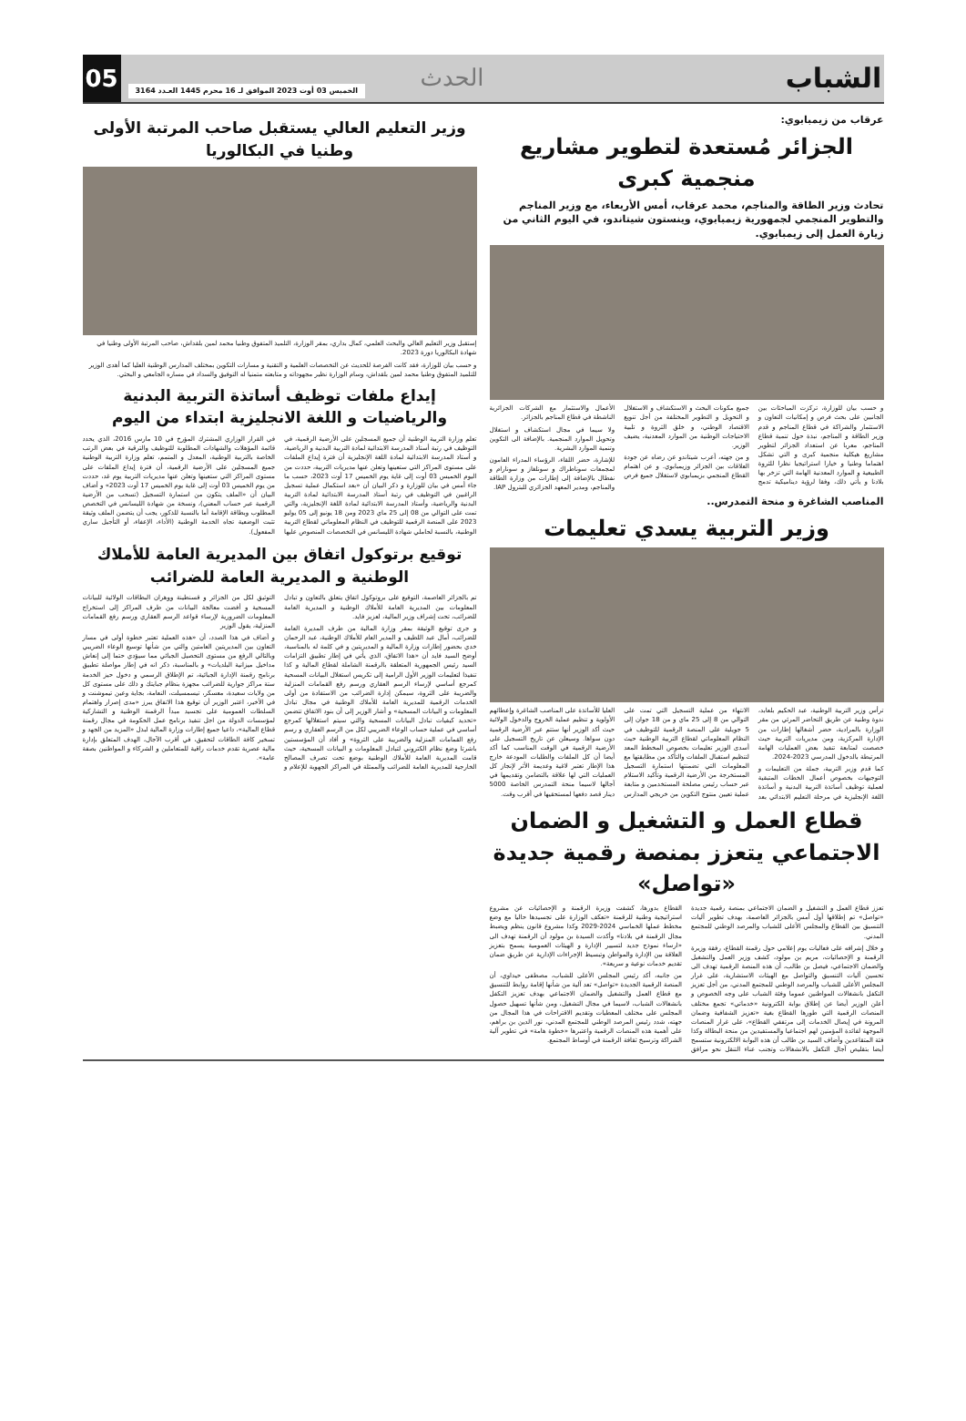الشباب
الحدث
05
الخميس 03 أوت 2023 الموافق لـ 16 محرم 1445 العـدد 3164
عرقاب من زيمبابوي:
الجزائر مُستعدة لتطوير مشاريع منجمية كبرى
تحادث وزير الطاقة والمناجم، محمد عرقاب، أمس الأربعاء، مع وزير المناجم والتطوير المنجمي لجمهورية زيمبابوي، وينستون شيتاندو، في اليوم الثاني من زيارة العمل إلى زيمبابوي.
و حسب بيان للوزارة، تركزت المباحثات بين الجانبين على بحث فرص و إمكانيات التعاون و الاستثمار والشراكة في قطاع المناجم و قدم وزير الطاقة و المناجم، نبذة حول تنمية قطاع المناجم، معربا عن استعداد الجزائر لتطوير مشاريع هيكلية منجمية كبرى و التي تشكل اهتماما وطنيا و خيارا استراتيجيا نظرا للثروة الطبيعية و الموارد المعدنية الهامة التي تزخر بها بلادنا و يأتي ذلك، وفقا لرؤية ديناميكية تدمج جميع مكونات البحث و الاستكشاف و الاستغلال و التحويل و التطوير المختلفة من أجل تنويع الاقتصاد الوطني، و خلق الثروة و تلبية الاحتياجات الوطنية من الموارد المعدنية، يضيف الوزير.
و من جهته، أعرب شيتاندو عن رضاه عن جودة العلاقات بين الجزائر وزيمبابوي. و عن اهتمام القطاع المنجمي بزيمبابوي لاستغلال جميع فرص الأعمال والاستثمار مع الشركات الجزائرية الناشطة في قطاع المناجم بالجزائر.
ولا سيما في مجال استكشاف و استغلال وتحويل الموارد المنجمية. بالإضافة الى التكوين وتنمية الموارد البشرية.
للإشارة، حضر اللقاء، الرؤساء المدراء العامون لمجمعات سوناطراك و سونلغاز و سونارام و نفطال بالإضافة إلى إطارات من وزارة الطاقة والمناجم، ومدير المعهد الجزائري للبترول IAP.
المناصب الشاغرة و منحة التمدرس..
وزير التربية يسدي تعليمات
ترأس وزير التربية الوطنية، عبد الحكيم بلعابد، ندوة وطنية عن طريق التحاضر المرئي من مقر الوزارة بالمرادية، حضر أشغالها إطارات من الإدارة المركزية، ومن مديريات التربية حيث خصصت لمتابعة تنفيذ بعض العمليات الهامة المرتبطة بالدخول المدرسي 2023-2024.
كما قدم وزير التربية، جملة من التعليمات و التوجيهات بخصوص أعمال الخطات المتبقية لعملية توظيف أساتذة التربية البدنية و أساتذة اللغة الإنجليزية في مرحلة التعليم الابتدائي بعد الانتهاء من عملية التسجيل التي تمت على التوالي من 8 إلى 25 ماي و من 18 جوان إلى 5 جويلية على المنصة الرقمية للتوظيف في النظام المعلوماتي لقطاع التربية الوطنية حيث أسدى الوزير تعليمات بخصوص المخطط المعد لتنظيم استقبال الملفات والتأكد من مطابقتها مع المعلومات التي تضمنتها استمارة التسجيل المستخرجة من الأرضية الرقمية وتأكيد الاستلام عبر حساب رئيس مصلحة المستخدمين و متابعة عملية تعيين منتوج التكوين من خريجي المدارس العليا للأساتذة على المناصب الشاغرة وإعطائهم الأولوية و تنظيم عملية الخروج والدخول الولائية حيث أكد الوزير أنها ستتم عبر الأرضية الرقمية دون سواها. وسيعلن عن تاريخ التسجيل على الأرضية الرقمية في الوقت المناسب كما أكد أيضا أن كل الملفات والطلبات المودعة خارج هذا الإطار تعتبر لاغية وعديمة الأثر لإنجاز كل العمليات التي لها علاقة بالتضامن وتقديمها في آجالها لاسيما منحة التمدرس الخاصة 5000 دينار قصد دفعها لمستحقيها في أقرب وقت.
قطاع العمل و التشغيل و الضمان الاجتماعي يتعزز بمنصة رقمية جديدة «تواصل»
تعزز قطاع العمل و التشغيل و الضمان الاجتماعي بمنصة رقمية جديدة «تواصل» تم إطلاقها أول أمس بالجزائر العاصمة، بهدف تطوير آليات التنسيق بين القطاع والمجلس الأعلى للشباب والمرصد الوطني للمجتمع المدني.
و خلال إشرافه على فعاليات يوم إعلامي حول رقمنة القطاع، رفقة وزيرة الرقمنة و الإحصائيات، مريم بن مولود، كشف وزير العمل والتشغيل والضمان الاجتماعي، فيصل بن طالب، أن هذه المنصة الرقمية تهدف الى تحسين آليات التنسيق والتواصل مع الهيئات الاستشارية، على غرار المجلس الأعلى للشباب والمرصد الوطني للمجتمع المدني، من أجل تعزيز التكفل بانشغالات المواطنين عموما وفئة الشباب على وجه الخصوص و أعلن الوزير أيضا عن إطلاق بوابة الكترونية «خدماتي» تجمع مختلف المنصات الرقمية التي طورها القطاع بغية «تعزيز الشفافية وضمان المرونة في إيصال الخدمات إلى مرتفقي القطاع»، على غرار المنصات الموجهة لفائدة المؤمنين لهم اجتماعيا والمستفيدين من منحة البطالة وكذا فئة المتقاعدين وأضاف السيد بن طالب أن هذه البوابة الالكترونية ستسمح أيضا بتقليص آجال التكفل بالانشغالات وتجنب عناء التنقل نحو مرافق القطاع بدورها، كشفت وزيرة الرقمنة و الإحصائيات عن مشروع استراتيجية وطنية للرقمنة «تعكف الوزارة على تجسيدها حاليا مع وضع مخطط عملها الخماسي 2024-2029 وكذا مشروع قانون ينظم ويضبط مجال الرقمنة في بلادنا» وأكدت السيدة بن مولود أن الرقمنة تهدف الى «ارساء نموذج جديد لتسيير الإدارة و الهيئات العمومية يسمح بتعزيز العلاقة بين الإدارة والمواطن وتبسيط الإجراءات الإدارية عن طريق ضمان تقديم خدمات نوعية و سريعة».
من جانبه، أكد رئيس المجلس الأعلى للشباب، مصطفى حيداوي، أن المنصة الرقمية الجديدة «تواصل» تعد آلية من شأنها إقامة روابط للتنسيق مع قطاع العمل والتشغيل والضمان الاجتماعي بهدف تعزيز التكفل بانشغالات الشباب، لاسيما في مجال التشغيل، ومن شأنها تسهيل حصول المجلس على مختلف المعطيات وتقديم الاقتراحات في هذا المجال من جهته، شدد رئيس المرصد الوطني للمجتمع المدني، نور الدين بن براهم، على أهمية هذه المنصات الرقمية واعتبرها «خطوة هامة» في تطوير آلية الشراكة وترسيخ ثقافة الرقمنة في أوساط المجتمع.
وزير التعليم العالي يستقبل صاحب المرتبة الأولى وطنيا في البكالوريا
إستقبل وزير التعليم العالي والبحث العلمي، كمال بداري، بمقر الوزارة، التلميذ المتفوق وطنيا محمد لمين بلقداش، صاحب المرتبة الأولى وطنيا في شهادة البكالوريا دورة 2023.
و حسب بيان للوزارة، فقد كانت الفرصة للحديث عن التخصصات العلمية و التقنية و مسارات التكوين بمختلف المدارس الوطنية العليا كما أهدى الوزير للتلميذ المتفوق وطنيا محمد لمين بلقداش، وسام الوزارة نظير مجهوداته و متابعته متمنيا له التوفيق والسداد في مساره الجامعي و البحثي.
إيداع ملفات توظيف أساتذة التربية البدنية والرياضيات و اللغة الانجليزية ابتداء من اليوم
تعلم وزارة التربية الوطنية أن جميع المسجلين على الأرضية الرقمية، في التوظيف في رتبة أستاذ المدرسة الابتدائية لمادة التربية البدنية و الرياضية، و أستاذ المدرسة الابتدائية لمادة اللغة الإنجليزية أن فترة إيداع الملفات على مستوى المراكز التي ستعينها وتعلن عنها مديريات التربية، حددت من اليوم الخميس 03 أوت إلى غاية يوم الخميس 17 أوت 2023، حسب ما جاء أمس في بيان للوزارة و ذكر البيان أن «بعد استكمال عملية تسجيل الراغبين في التوظيف في رتبة أستاذ المدرسة الابتدائية لمادة التربية البدنية والرياضية، وأستاذ المدرسة الابتدائية لمادة اللغة الإنجليزية، والتي تمت على التوالي من 08 إلى 25 ماي 2023 ومن 18 يونيو إلى 05 يوليو 2023 على المنصة الرقمية للتوظيف في النظام المعلوماتي لقطاع التربية الوطنية، بالنسبة لحاملي شهادة الليسانس في التخصصات المنصوص عليها في القرار الوزاري المشترك المؤرخ في 10 مارس 2016، الذي يحدد قائمة المؤهلات والشهادات المطلوبة للتوظيف والترقية في بعض الرتب الخاصة بالتربية الوطنية، المعدل و المتمم، تعلم وزارة التربية الوطنية جميع المسجلين على الأرضية الرقمية، أن فترة إيداع الملفات على مستوى المراكز التي ستعينها وتعلن عنها مديريات التربية يوم غد، حددت من يوم الخميس 03 أوت إلى غاية يوم الخميس 17 أوت 2023» و أضاف البيان أن «الملف يتكون من استمارة التسجيل (تسحب من الأرضية الرقمية عبر حساب المعني)، ونسخة من شهادة الليسانس في التخصص المطلوب وبطاقة الإقامة أما بالنسبة للذكور، يجب أن يتضمن الملف وثيقة تثبت الوضعية تجاه الخدمة الوطنية (الأداء، الإعفاء، أو التأجيل ساري المفعول).
توقيع برتوكول اتفاق بين المديرية العامة للأملاك الوطنية و المديرية العامة للضرائب
تم بالجزائر العاصمة، التوقيع على بروتوكول اتفاق يتعلق بالتعاون و تبادل المعلومات بين المديرية العامة للأملاك الوطنية و المديرية العامة للضرائب، تحت إشراف وزير المالية، لعزيز فايد.
و جرى توقيع الوثيقة بمقر وزارة المالية من طرف المديرة العامة للضرائب، أمال عبد اللطيف و المدير العام للأملاك الوطنية، عبد الرحمان خدي بحضور إطارات وزارة المالية و المديريتين و في كلمة له بالمناسبة، أوضح السيد فايد أن «هذا الاتفاق، الذي يأتي في إطار تطبيق التزامات السيد رئيس الجمهورية المتعلقة بالرقمنة الشاملة لقطاع المالية و كذا تنفيذا لتعليمات الوزير الأول الرامية إلى تكريس استغلال البيانات المسحية كمرجع أساسي لإرساء الرسم العقاري ورسم رفع القمامات المنزلية والضريبة على الثروة، سيمكن إدارة الضرائب من الاستفادة من أولى الخدمات الرقمية للمديرية العامة للأملاك الوطنية في مجال تبادل المعلومات و البيانات المسحية» و أشار الوزير إلى أن بنود الاتفاق تتضمن «تحديد كيفيات تبادل البيانات المسحية والتي سيتم استغلالها كمرجع أساسي في عملية حساب الوعاء الضريبي لكل من الرسم العقاري و رسم رفع القمامات المنزلية والضريبة على الثروة» و أفاد أن المؤسستين باشرتا وضع نظام الكتروني لتبادل المعلومات و البيانات المسحية، حيث قامت المديرية العامة للأملاك الوطنية بوضع تحت تصرف المصالح الخارجية للمديرية العامة للضرائب والممثلة في المراكز الجهوية للإعلام و التوثيق لكل من الجزائر و قسنطينة ووهران البطاقات الولائية للبيانات المسحية و أفضت معالجة البيانات من طرف المراكز إلى استخراج المعلومات الضرورية لإرساء قواعد الرسم العقاري ورسم رفع القمامات المنزلية، يقول الوزير
و أضاف في هذا الصدد، أن «هذه العملية تعتبر خطوة أولى في مسار التعاون بين المديريتين العامتين والتي من شأنها توسيع الوعاء الضريبي وبالتالي الرفع من مستوى التحصيل الجبائي مما سيؤدي حتما إلى إنعاش مداخيل ميزانية البلديات» و بالمناسبة، ذكر انه في إطار مواصلة تطبيق برنامج رقمنة الإدارة الجبائية، تم الإطلاق الرسمي و دخول حيز الخدمة ستة مراكز جوارية للضرائب مجهزة بنظام جبايتك و ذلك على مستوى كل من ولايات سعيدة، معسكر، تيسمسيلت، النعامة، بجاية وعين تيموشنت و في الأخير، اعتبر الوزير أن توقيع هذا الاتفاق يبرز «مدى إصرار واهتمام السلطات العمومية على تجسيد مبدأ الرقمنة الوطنية و التشاركية لمؤسسات الدولة من اجل تنفيذ برنامج عمل الحكومة في مجال رقمنة قطاع المالية»، داعيا جميع إطارات وزارة المالية لبذل «المزيد من الجهد و تسخير كافة الطاقات لتحقيق، في أقرب الآجال، الهدف المتعلق بإدارة مالية عصرية تقدم خدمات راقية للمتعاملين و الشركاء و المواطنين بصفة عامة».